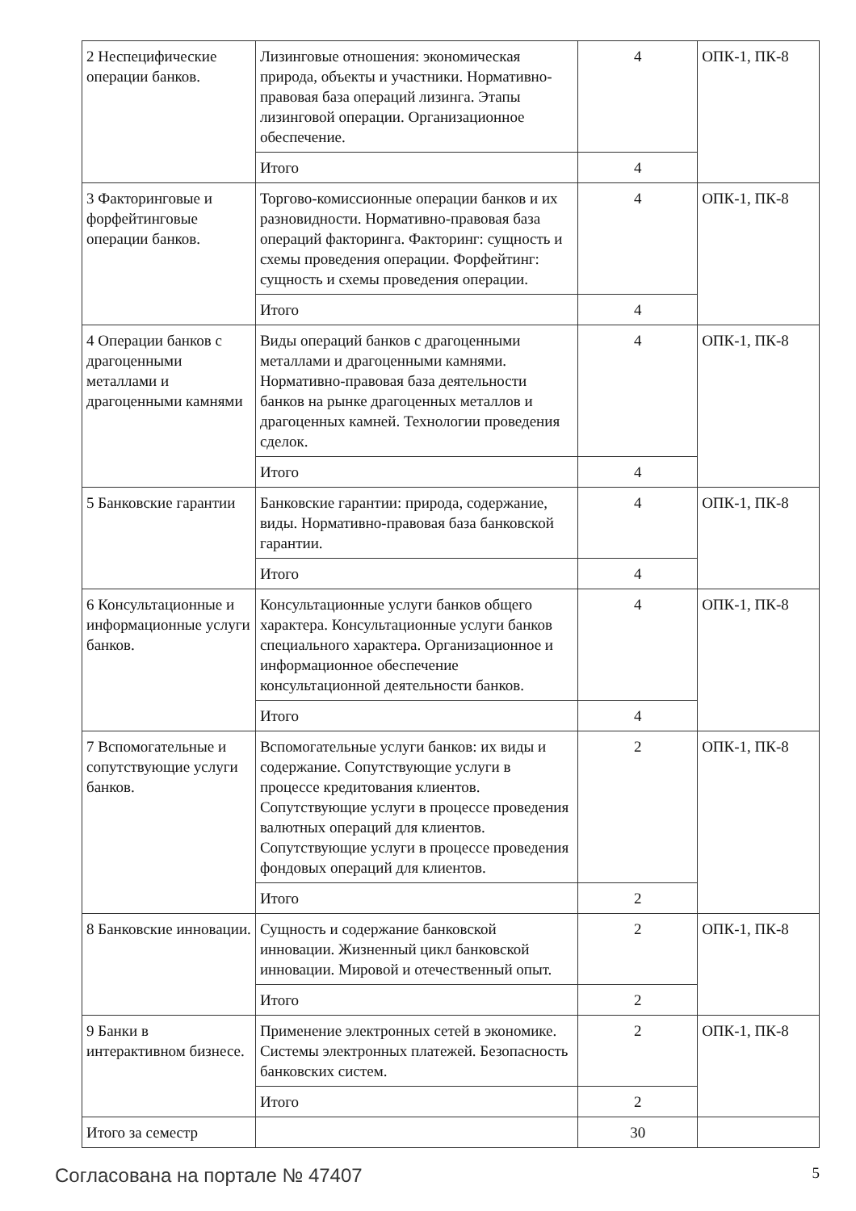| 2 Неспецифические операции банков. | Лизинговые отношения: экономическая природа, объекты и участники. Нормативно-правовая база операций лизинга. Этапы лизинговой операции. Организационное обеспечение. | 4 | ОПК-1, ПК-8 |
| | Итого | 4 | |
| 3 Факторинговые и форфейтинговые операции банков. | Торгово-комиссионные операции банков и их разновидности. Нормативно-правовая база операций факторинга. Факторинг: сущность и схемы проведения операции. Форфейтинг: сущность и схемы проведения операции. | 4 | ОПК-1, ПК-8 |
| | Итого | 4 | |
| 4 Операции банков с драгоценными металлами и драгоценными камнями | Виды операций банков с драгоценными металлами и драгоценными камнями. Нормативно-правовая база деятельности банков на рынке драгоценных металлов и драгоценных камней. Технологии проведения сделок. | 4 | ОПК-1, ПК-8 |
| | Итого | 4 | |
| 5 Банковские гарантии | Банковские гарантии: природа, содержание, виды. Нормативно-правовая база банковской гарантии. | 4 | ОПК-1, ПК-8 |
| | Итого | 4 | |
| 6 Консультационные и информационные услуги банков. | Консультационные услуги банков общего характера. Консультационные услуги банков специального характера. Организационное и информационное обеспечение консультационной деятельности банков. | 4 | ОПК-1, ПК-8 |
| | Итого | 4 | |
| 7 Вспомогательные и сопутствующие услуги банков. | Вспомогательные услуги банков: их виды и содержание. Сопутствующие услуги в процессе кредитования клиентов. Сопутствующие услуги в процессе проведения валютных операций для клиентов. Сопутствующие услуги в процессе проведения фондовых операций для клиентов. | 2 | ОПК-1, ПК-8 |
| | Итого | 2 | |
| 8 Банковские инновации. | Сущность и содержание банковской инновации. Жизненный цикл банковской инновации. Мировой и отечественный опыт. | 2 | ОПК-1, ПК-8 |
| | Итого | 2 | |
| 9 Банки в интерактивном бизнесе. | Применение электронных сетей в экономике. Системы электронных платежей. Безопасность банковских систем. | 2 | ОПК-1, ПК-8 |
| | Итого | 2 | |
| Итого за семестр | | 30 | |
Согласована на портале № 47407 5